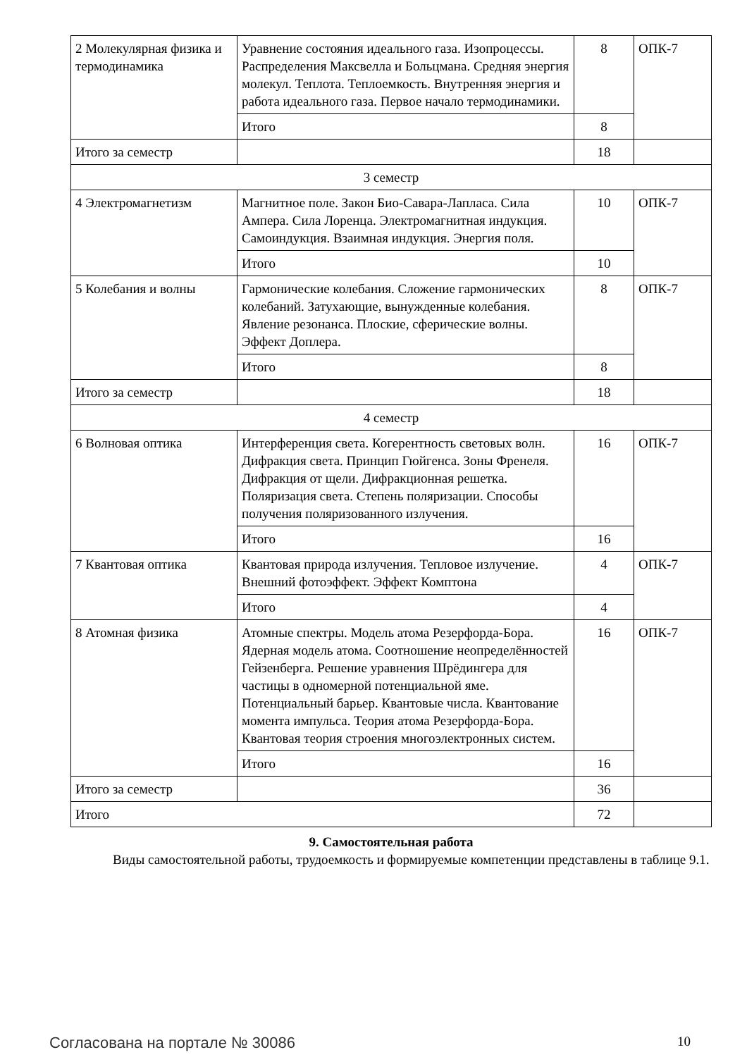| 2 Молекулярная физика и термодинамика | Уравнение состояния идеального газа. Изопроцессы. Распределения Максвелла и Больцмана. Средняя энергия молекул. Теплота. Теплоемкость. Внутренняя энергия и работа идеального газа. Первое начало термодинамики. | 8 | ОПК-7 |
| | Итого | 8 | |
| Итого за семестр | | 18 | |
| 3 семестр | | | |
| 4 Электромагнетизм | Магнитное поле. Закон Био-Савара-Лапласа. Сила Ампера. Сила Лоренца. Электромагнитная индукция. Самоиндукция. Взаимная индукция. Энергия поля. | 10 | ОПК-7 |
| | Итого | 10 | |
| 5 Колебания и волны | Гармонические колебания. Сложение гармонических колебаний. Затухающие, вынужденные колебания. Явление резонанса. Плоские, сферические волны. Эффект Доплера. | 8 | ОПК-7 |
| | Итого | 8 | |
| Итого за семестр | | 18 | |
| 4 семестр | | | |
| 6 Волновая оптика | Интерференция света. Когерентность световых волн. Дифракция света. Принцип Гюйгенса. Зоны Френеля. Дифракция от щели. Дифракционная решетка. Поляризация света. Степень поляризации. Способы получения поляризованного излучения. | 16 | ОПК-7 |
| | Итого | 16 | |
| 7 Квантовая оптика | Квантовая природа излучения. Тепловое излучение. Внешний фотоэффект. Эффект Комптона | 4 | ОПК-7 |
| | Итого | 4 | |
| 8 Атомная физика | Атомные спектры. Модель атома Резерфорда-Бора. Ядерная модель атома. Соотношение неопределённостей Гейзенберга. Решение уравнения Шрёдингера для частицы в одномерной потенциальной яме. Потенциальный барьер. Квантовые числа. Квантование момента импульса. Теория атома Резерфорда-Бора. Квантовая теория строения многоэлектронных систем. | 16 | ОПК-7 |
| | Итого | 16 | |
| Итого за семестр | | 36 | |
| Итого | | 72 | |
9. Самостоятельная работа
Виды самостоятельной работы, трудоемкость и формируемые компетенции представлены в таблице 9.1.
Согласована на портале № 30086 10